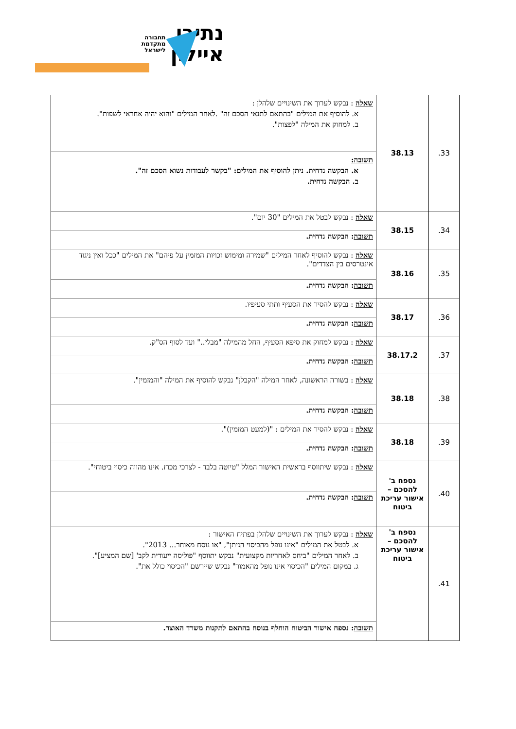נתיבי
איילון
תחבורה
מתקדמת
לישראל
| 33. | 38.13 | שאלה : נבקש לערוך את השינויים שלהלן : א. להוסיף את המילים "בהתאם לתנאי הסכם זה" .לאחר המילים "והוא יהיה אחראי לשפות". ב. למחוק את המילה "לפצות". |
| | | תשובה: א. הבקשה נדחית. ניתן להוסיף את המילים: "בקשר לעבודות נשוא הסכם זה". ב. הבקשה נדחית. |
| 34. | 38.15 | שאלה : נבקש לבטל את המילים "30 יום". |
| | | תשובה : הבקשה נדחית. |
| 35. | 38.16 | שאלה : נבקש להוסיף לאחר המילים "שמירה ומימוש זכויות המזמין על פיהם" את המילים "ככל ואין ניגוד אינטרסים בין הצדדים". |
| | | תשובה : הבקשה נדחית. |
| 36. | 38.17 | שאלה : נבקש להסיר את הסעיף ותתי סעיפיו. |
| | | תשובה : הבקשה נדחית. |
| 37. | 38.17.2 | שאלה : נבקש למחוק את סיפא הסעיף, החל מהמילה "מבלי.." ועד לסוף הס"ק. |
| | | תשובה : הבקשה נדחית. |
| 38. | 38.18 | שאלה : בשורה הראשונה, לאחר המילה "הקבלן" נבקש להוסיף את המילה "והמזמין". |
| | | תשובה : הבקשה נדחית. |
| 39. | 38.18 | שאלה : נבקש להסיר את המילים : "(למעט המזמין)". |
| | | תשובה : הבקשה נדחית. |
| 40. | נספח ב' להסכם – אישור עריכת ביטוח | שאלה : נבקש שיתווסף בראשית האישור המלל "טיוטה בלבד - לצרכי מכרז. אינו מהווה כיסוי ביטוחי". |
| | | תשובה : הבקשה נדחית. |
| 41. | נספח ב' להסכם – אישור עריכת ביטוח | שאלה : נבקש לערוך את השינויים שלהלן בפתיח האישור : א. לבטל את המילים "אינו נופל מהכיסוי הניתן", "או נוסח מאוחר... 2013". ב. לאחר המילים "ביחס לאחריות מקצועית" נבקש יתווסף "פוליסה ייעודית לקב' [שם המציע]". ג. במקום המילים "הכיסוי אינו נופל מהאמור" נבקש שיירשם "הכיסוי כולל את". |
| | | תשובה : נספח אישור הביטוח הוחלף בנוסח בהתאם לתקנות משרד האוצר. |